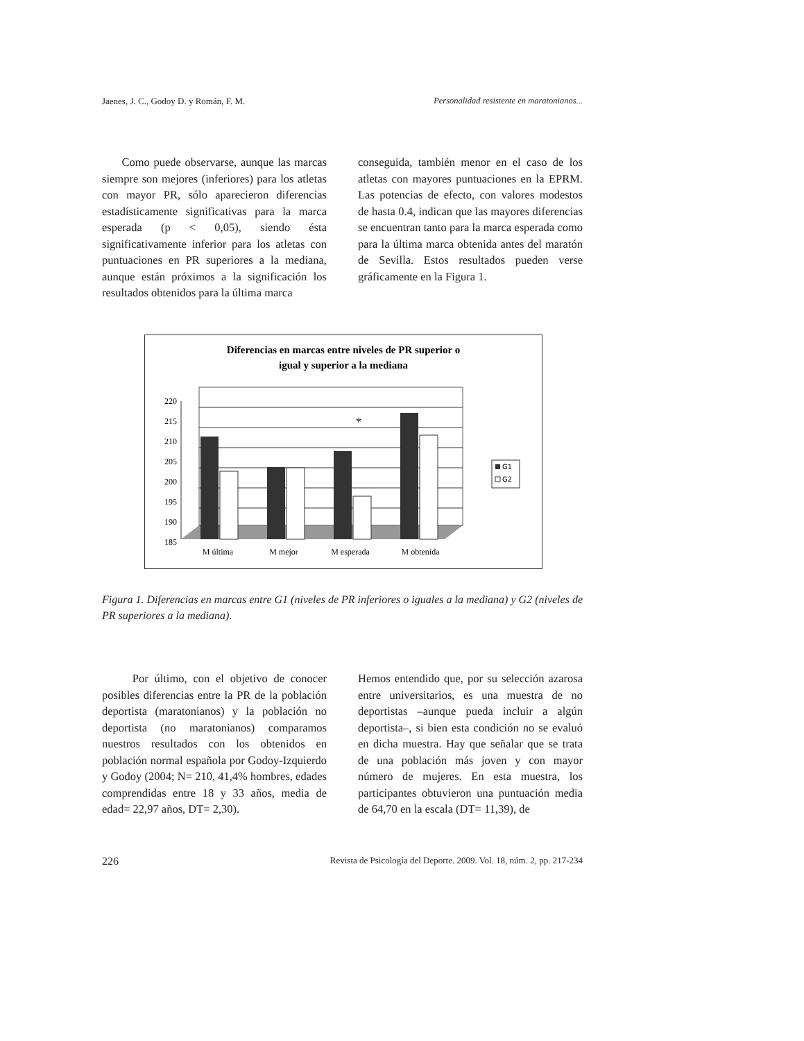Jaenes, J. C., Godoy D. y Román, F. M. Personalidad resistente en maratonianos...
Como puede observarse, aunque las marcas siempre son mejores (inferiores) para los atletas con mayor PR, sólo aparecieron diferencias estadísticamente significativas para la marca esperada (p < 0,05), siendo ésta significativamente inferior para los atletas con puntuaciones en PR superiores a la mediana, aunque están próximos a la significación los resultados obtenidos para la última marca
conseguida, también menor en el caso de los atletas con mayores puntuaciones en la EPRM. Las potencias de efecto, con valores modestos de hasta 0.4, indican que las mayores diferencias se encuentran tanto para la marca esperada como para la última marca obtenida antes del maratón de Sevilla. Estos resultados pueden verse gráficamente en la Figura 1.
Diferencias en marcas entre niveles de PR superior o
igual y superior a la mediana
220
215
210
205
200
195
190
185
*
M última
M mejor
M esperada
M obtenida
G1
G2
Figura 1. Diferencias en marcas entre G1 (niveles de PR inferiores o iguales a la mediana) y G2 (niveles de PR superiores a la mediana).
Por último, con el objetivo de conocer posibles diferencias entre la PR de la población deportista (maratonianos) y la población no deportista (no maratonianos) comparamos nuestros resultados con los obtenidos en población normal española por Godoy-Izquierdo y Godoy (2004; N= 210, 41,4% hombres, edades comprendidas entre 18 y 33 años, media de edad= 22,97 años, DT= 2,30).
Hemos entendido que, por su selección azarosa entre universitarios, es una muestra de no deportistas –aunque pueda incluir a algún deportista–, si bien esta condición no se evaluó en dicha muestra. Hay que señalar que se trata de una población más joven y con mayor número de mujeres. En esta muestra, los participantes obtuvieron una puntuación media de 64,70 en la escala (DT= 11,39), de
226 Revista de Psicología del Deporte. 2009. Vol. 18, núm. 2, pp. 217-234